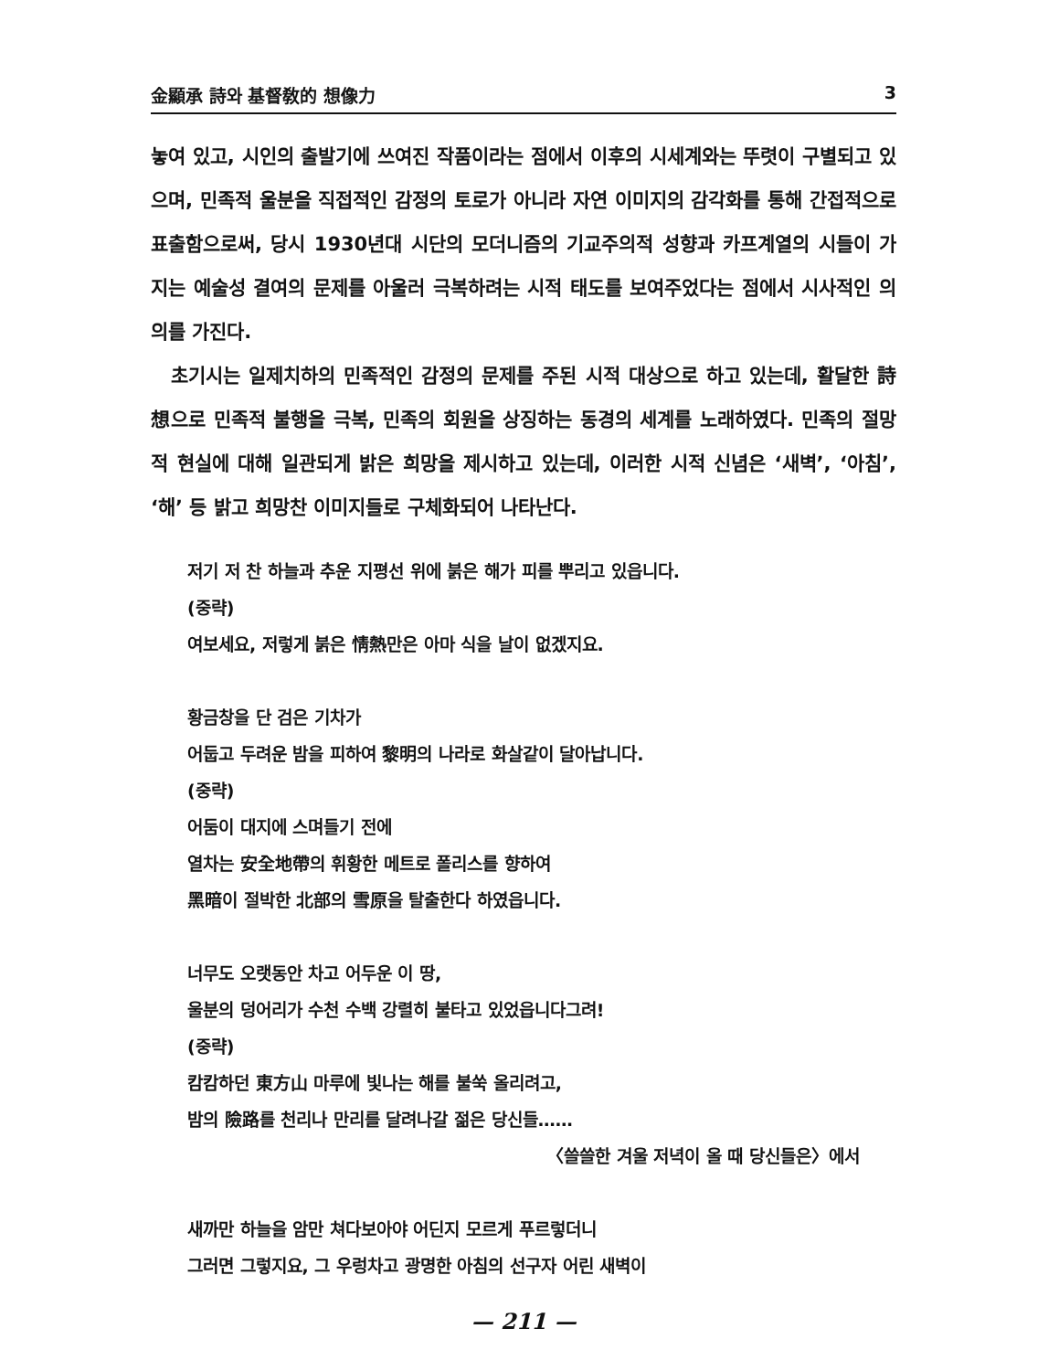金顯承 詩와 基督敎的 想像力 3
놓여 있고, 시인의 출발기에 쓰여진 작품이라는 점에서 이후의 시세계와는 뚜렷이 구별되고 있으며, 민족적 울분을 직접적인 감정의 토로가 아니라 자연 이미지의 감각화를 통해 간접적으로 표출함으로써, 당시 1930년대 시단의 모더니즘의 기교주의적 성향과 카프계열의 시들이 가지는 예술성 결여의 문제를 아울러 극복하려는 시적 태도를 보여주었다는 점에서 시사적인 의의를 가진다.
초기시는 일제치하의 민족적인 감정의 문제를 주된 시적 대상으로 하고 있는데, 활달한 詩想으로 민족적 불행을 극복, 민족의 회원을 상징하는 동경의 세계를 노래하였다. 민족의 절망적 현실에 대해 일관되게 밝은 희망을 제시하고 있는데, 이러한 시적 신념은 ‘새벽’, ‘아침’, ‘해’ 등 밝고 희망찬 이미지들로 구체화되어 나타난다.
저기 저 찬 하늘과 추운 지평선 위에 붉은 해가 피를 뿌리고 있읍니다.
(중략)
여보세요, 저렇게 붉은 情熱만은 아마 식을 날이 없겠지요.
황금창을 단 검은 기차가
어둡고 두려운 밤을 피하여 黎明의 나라로 화살같이 달아납니다.
(중략)
어둠이 대지에 스며들기 전에
열차는 安全地帶의 휘황한 메트로 폴리스를 향하여
黑暗이 절박한 北部의 雪原을 탈출한다 하였읍니다.
너무도 오랫동안 차고 어두운 이 땅,
울분의 덩어리가 수천 수백 강렬히 불타고 있었읍니다그려!
(중략)
캄캄하던 東方山 마루에 빛나는 해를 불쑥 올리려고,
밤의 險路를 천리나 만리를 달려나갈 젊은 당신들……
〈쓸쓸한 겨울 저녁이 올 때 당신들은〉에서
새까만 하늘을 암만 쳐다보아야 어딘지 모르게 푸르렇더니
그러면 그렇지요, 그 우렁차고 광명한 아침의 선구자 어린 새벽이
— 211 —